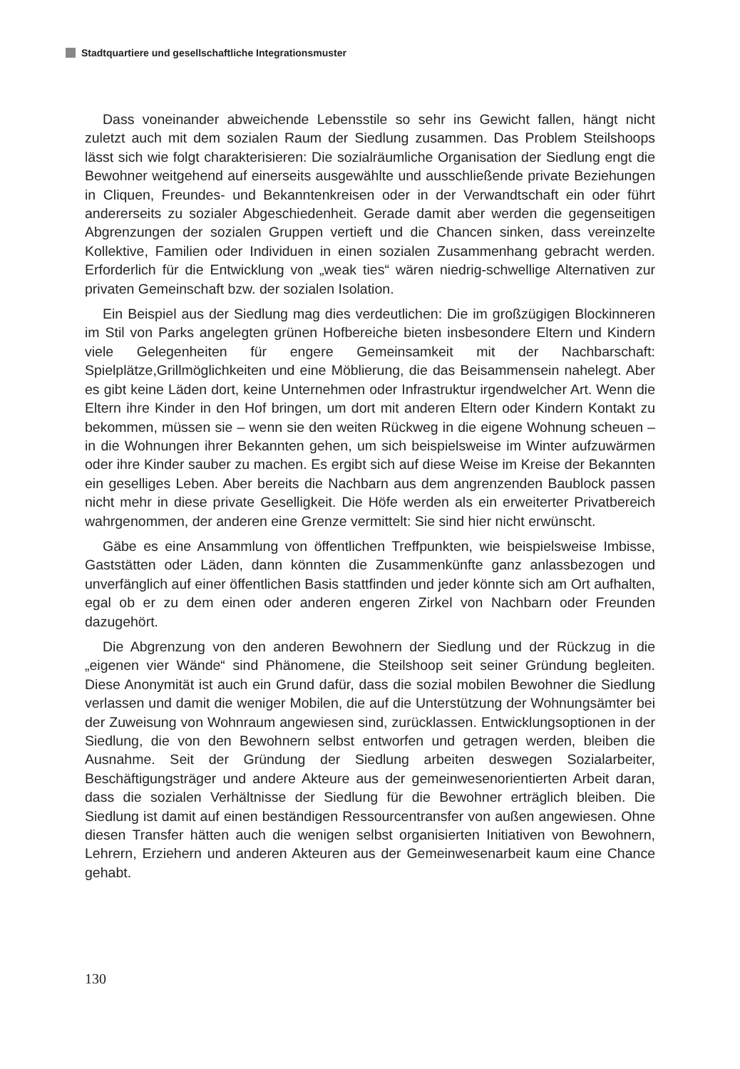Stadtquartiere und gesellschaftliche Integrationsmuster
Dass voneinander abweichende Lebensstile so sehr ins Gewicht fallen, hängt nicht zuletzt auch mit dem sozialen Raum der Siedlung zusammen. Das Problem Steilshoops lässt sich wie folgt charakterisieren: Die sozialräumliche Organisation der Siedlung engt die Bewohner weitgehend auf einerseits ausgewählte und ausschließende private Beziehungen in Cliquen, Freundes- und Bekanntenkreisen oder in der Verwandtschaft ein oder führt andererseits zu sozialer Abgeschiedenheit. Gerade damit aber werden die gegenseitigen Abgrenzungen der sozialen Gruppen vertieft und die Chancen sinken, dass vereinzelte Kollektive, Familien oder Individuen in einen sozialen Zusammenhang gebracht werden. Erforderlich für die Entwicklung von „weak ties“ wären niedrig-schwellige Alternativen zur privaten Gemeinschaft bzw. der sozialen Isolation.
Ein Beispiel aus der Siedlung mag dies verdeutlichen: Die im großzügigen Blockinneren im Stil von Parks angelegten grünen Hofbereiche bieten insbesondere Eltern und Kindern viele Gelegenheiten für engere Gemeinsamkeit mit der Nachbarschaft: Spielplätze,Grillmöglichkeiten und eine Möblierung, die das Beisammensein nahelegt. Aber es gibt keine Läden dort, keine Unternehmen oder Infrastruktur irgendwelcher Art. Wenn die Eltern ihre Kinder in den Hof bringen, um dort mit anderen Eltern oder Kindern Kontakt zu bekommen, müssen sie – wenn sie den weiten Rückweg in die eigene Wohnung scheuen – in die Wohnungen ihrer Bekannten gehen, um sich beispielsweise im Winter aufzuwärmen oder ihre Kinder sauber zu machen. Es ergibt sich auf diese Weise im Kreise der Bekannten ein geselliges Leben. Aber bereits die Nachbarn aus dem angrenzenden Baublock passen nicht mehr in diese private Geselligkeit. Die Höfe werden als ein erweiterter Privatbereich wahrgenommen, der anderen eine Grenze vermittelt: Sie sind hier nicht erwünscht.
Gäbe es eine Ansammlung von öffentlichen Treffpunkten, wie beispielsweise Imbisse, Gaststätten oder Läden, dann könnten die Zusammenkünfte ganz anlassbezogen und unverfänglich auf einer öffentlichen Basis stattfinden und jeder könnte sich am Ort aufhalten, egal ob er zu dem einen oder anderen engeren Zirkel von Nachbarn oder Freunden dazugehört.
Die Abgrenzung von den anderen Bewohnern der Siedlung und der Rückzug in die „eigenen vier Wände“ sind Phänomene, die Steilshoop seit seiner Gründung begleiten. Diese Anonymität ist auch ein Grund dafür, dass die sozial mobilen Bewohner die Siedlung verlassen und damit die weniger Mobilen, die auf die Unterstützung der Wohnungsämter bei der Zuweisung von Wohnraum angewiesen sind, zurücklassen. Entwicklungsoptionen in der Siedlung, die von den Bewohnern selbst entworfen und getragen werden, bleiben die Ausnahme. Seit der Gründung der Siedlung arbeiten deswegen Sozialarbeiter, Beschäftigungsträger und andere Akteure aus der gemeinwesenorientierten Arbeit daran, dass die sozialen Verhältnisse der Siedlung für die Bewohner erträglich bleiben. Die Siedlung ist damit auf einen beständigen Ressourcentransfer von außen angewiesen. Ohne diesen Transfer hätten auch die wenigen selbst organisierten Initiativen von Bewohnern, Lehrern, Erziehern und anderen Akteuren aus der Gemeinwesenarbeit kaum eine Chance gehabt.
130